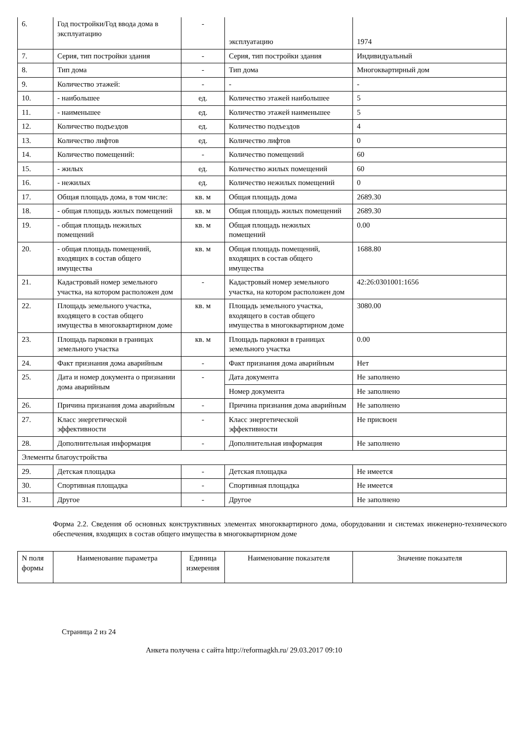| 6. | Год постройки/Год ввода дома в эксплуатацию | - | эксплуатацию | 1974 |
| 7. | Серия, тип постройки здания | - | Серия, тип постройки здания | Индивидуальный |
| 8. | Тип дома | - | Тип дома | Многоквартирный дом |
| 9. | Количество этажей: | - | - | - |
| 10. | - наибольшее | ед. | Количество этажей наибольшее | 5 |
| 11. | - наименьшее | ед. | Количество этажей наименьшее | 5 |
| 12. | Количество подъездов | ед. | Количество подъездов | 4 |
| 13. | Количество лифтов | ед. | Количество лифтов | 0 |
| 14. | Количество помещений: | - | Количество помещений | 60 |
| 15. | - жилых | ед. | Количество жилых помещений | 60 |
| 16. | - нежилых | ед. | Количество нежилых помещений | 0 |
| 17. | Общая площадь дома, в том числе: | кв. м | Общая площадь дома | 2689.30 |
| 18. | - общая площадь жилых помещений | кв. м | Общая площадь жилых помещений | 2689.30 |
| 19. | - общая площадь нежилых помещений | кв. м | Общая площадь нежилых помещений | 0.00 |
| 20. | - общая площадь помещений, входящих в состав общего имущества | кв. м | Общая площадь помещений, входящих в состав общего имущества | 1688.80 |
| 21. | Кадастровый номер земельного участка, на котором расположен дом | - | Кадастровый номер земельного участка, на котором расположен дом | 42:26:0301001:1656 |
| 22. | Площадь земельного участка, входящего в состав общего имущества в многоквартирном доме | кв. м | Площадь земельного участка, входящего в состав общего имущества в многоквартирном доме | 3080.00 |
| 23. | Площадь парковки в границах земельного участка | кв. м | Площадь парковки в границах земельного участка | 0.00 |
| 24. | Факт признания дома аварийным | - | Факт признания дома аварийным | Нет |
| 25. | Дата и номер документа о признании дома аварийным | - | Дата документа | Не заполнено |
| | | | Номер документа | Не заполнено |
| 26. | Причина признания дома аварийным | - | Причина признания дома аварийным | Не заполнено |
| 27. | Класс энергетической эффективности | - | Класс энергетической эффективности | Не присвоен |
| 28. | Дополнительная информация | - | Дополнительная информация | Не заполнено |
| Элементы благоустройства | | | | |
| 29. | Детская площадка | - | Детская площадка | Не имеется |
| 30. | Спортивная площадка | - | Спортивная площадка | Не имеется |
| 31. | Другое | - | Другое | Не заполнено |
Форма 2.2. Сведения об основных конструктивных элементах многоквартирного дома, оборудовании и системах инженерно-технического обеспечения, входящих в состав общего имущества в многоквартирном доме
| N поля формы | Наименование параметра | Единица измерения | Наименование показателя | Значение показателя |
| --- | --- | --- | --- | --- |
Страница 2 из 24
Анкета получена с сайта http://reformagkh.ru/ 29.03.2017 09:10